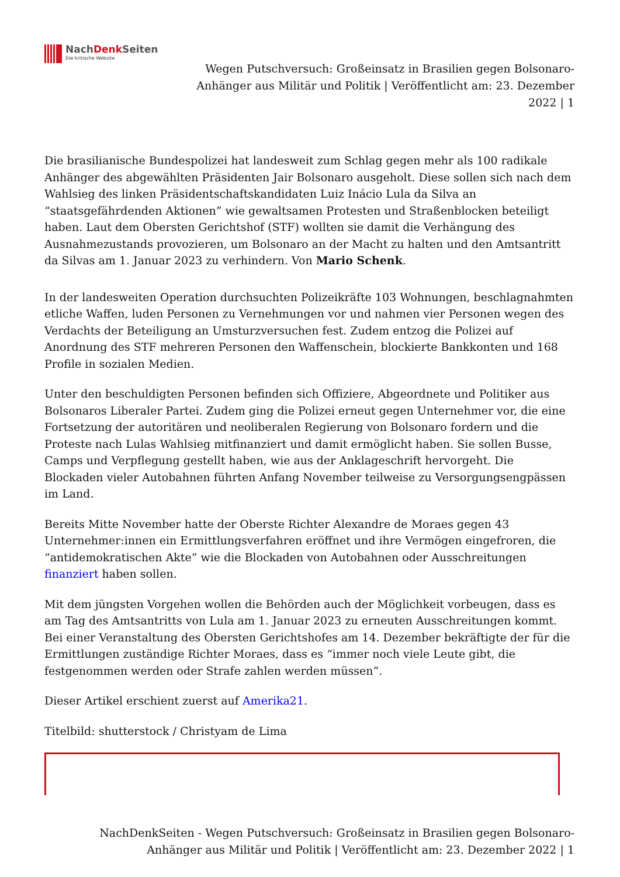NachDenk Seiten
Die kritische Website
Wegen Putschversuch: Großeinsatz in Brasilien gegen Bolsonaro-Anhänger aus Militär und Politik | Veröffentlicht am: 23. Dezember 2022 | 1
Die brasilianische Bundespolizei hat landesweit zum Schlag gegen mehr als 100 radikale Anhänger des abgewählten Präsidenten Jair Bolsonaro ausgeholt. Diese sollen sich nach dem Wahlsieg des linken Präsidentschaftskandidaten Luiz Inácio Lula da Silva an “staatsgefährdenden Aktionen” wie gewaltsamen Protesten und Straßenblocken beteiligt haben. Laut dem Obersten Gerichtshof (STF) wollten sie damit die Verhängung des Ausnahmezustands provozieren, um Bolsonaro an der Macht zu halten und den Amtsantritt da Silvas am 1. Januar 2023 zu verhindern. Von Mario Schenk.
In der landesweiten Operation durchsuchten Polizeikräfte 103 Wohnungen, beschlagnahmten etliche Waffen, luden Personen zu Vernehmungen vor und nahmen vier Personen wegen des Verdachts der Beteiligung an Umsturzversuchen fest. Zudem entzog die Polizei auf Anordnung des STF mehreren Personen den Waffenschein, blockierte Bankkonten und 168 Profile in sozialen Medien.
Unter den beschuldigten Personen befinden sich Offiziere, Abgeordnete und Politiker aus Bolsonaros Liberaler Partei. Zudem ging die Polizei erneut gegen Unternehmer vor, die eine Fortsetzung der autoritären und neoliberalen Regierung von Bolsonaro fordern und die Proteste nach Lulas Wahlsieg mitfinanziert und damit ermöglicht haben. Sie sollen Busse, Camps und Verpflegung gestellt haben, wie aus der Anklageschrift hervorgeht. Die Blockaden vieler Autobahnen führten Anfang November teilweise zu Versorgungsengpässen im Land.
Bereits Mitte November hatte der Oberste Richter Alexandre de Moraes gegen 43 Unternehmer:innen ein Ermittlungsverfahren eröffnet und ihre Vermögen eingefroren, die “antidemokratischen Akte” wie die Blockaden von Autobahnen oder Ausschreitungen finanziert haben sollen.
Mit dem jüngsten Vorgehen wollen die Behörden auch der Möglichkeit vorbeugen, dass es am Tag des Amtsantritts von Lula am 1. Januar 2023 zu erneuten Ausschreitungen kommt. Bei einer Veranstaltung des Obersten Gerichtshofes am 14. Dezember bekräftigte der für die Ermittlungen zuständige Richter Moraes, dass es “immer noch viele Leute gibt, die festgenommen werden oder Strafe zahlen werden müssen”.
Dieser Artikel erschient zuerst auf Amerika21.
Titelbild: shutterstock / Christyam de Lima
NachDenkSeiten - Wegen Putschversuch: Großeinsatz in Brasilien gegen Bolsonaro-
Anhänger aus Militär und Politik | Veröffentlicht am: 23. Dezember 2022 | 1